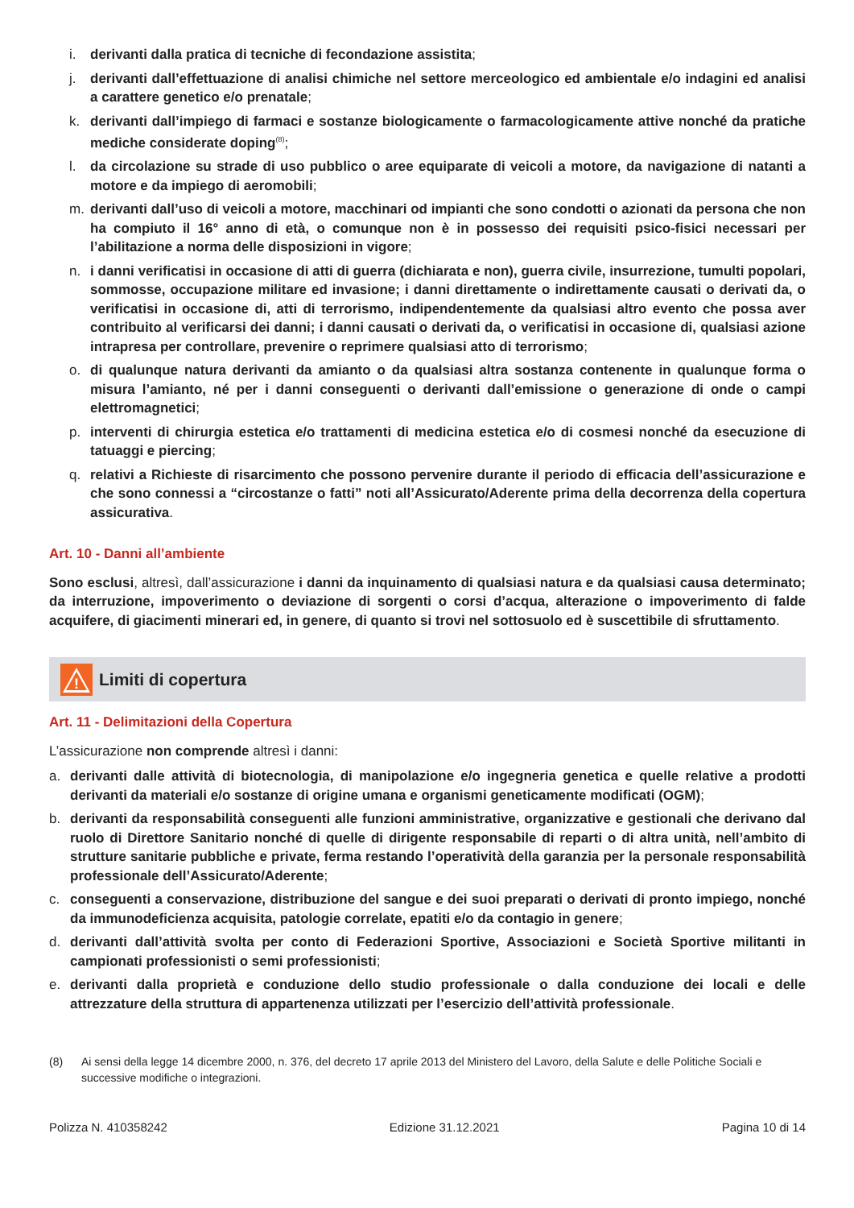i. derivanti dalla pratica di tecniche di fecondazione assistita;
j. derivanti dall’effettuazione di analisi chimiche nel settore merceologico ed ambientale e/o indagini ed analisi a carattere genetico e/o prenatale;
k. derivanti dall’impiego di farmaci e sostanze biologicamente o farmacologicamente attive nonché da pratiche mediche considerate doping<sup>(8)</sup>;
l. da circolazione su strade di uso pubblico o aree equiparate di veicoli a motore, da navigazione di natanti a motore e da impiego di aeromobili;
m. derivanti dall’uso di veicoli a motore, macchinari od impianti che sono condotti o azionati da persona che non ha compiuto il 16° anno di età, o comunque non è in possesso dei requisiti psico-fisici necessari per l’abilitazione a norma delle disposizioni in vigore;
n. i danni verificatisi in occasione di atti di guerra (dichiarata e non), guerra civile, insurrezione, tumulti popolari, sommosse, occupazione militare ed invasione; i danni direttamente o indirettamente causati o derivati da, o verificatisi in occasione di, atti di terrorismo, indipendentemente da qualsiasi altro evento che possa aver contribuito al verificarsi dei danni; i danni causati o derivati da, o verificatisi in occasione di, qualsiasi azione intrapresa per controllare, prevenire o reprimere qualsiasi atto di terrorismo;
o. di qualunque natura derivanti da amianto o da qualsiasi altra sostanza contenente in qualunque forma o misura l’amianto, né per i danni conseguenti o derivanti dall’emissione o generazione di onde o campi elettromagnetici;
p. interventi di chirurgia estetica e/o trattamenti di medicina estetica e/o di cosmesi nonché da esecuzione di tatuaggi e piercing;
q. relativi a Richieste di risarcimento che possono pervenire durante il periodo di efficacia dell’assicurazione e che sono connessi a “circostanze o fatti” noti all’Assicurato/Aderente prima della decorrenza della copertura assicurativa.
Art. 10 - Danni all’ambiente
Sono esclusi, altresì, dall’assicurazione i danni da inquinamento di qualsiasi natura e da qualsiasi causa determinato; da interruzione, impoverimento o deviazione di sorgenti o corsi d’acqua, alterazione o impoverimento di falde acquifere, di giacimenti minerari ed, in genere, di quanto si trovi nel sottosuolo ed è suscettibile di sfruttamento.
!
Limiti di copertura
Art. 11 - Delimitazioni della Copertura
L’assicurazione non comprende altresì i danni:
a. derivanti dalle attività di biotecnologia, di manipolazione e/o ingegneria genetica e quelle relative a prodotti derivanti da materiali e/o sostanze di origine umana e organismi geneticamente modificati (OGM);
b. derivanti da responsabilità conseguenti alle funzioni amministrative, organizzative e gestionali che derivano dal ruolo di Direttore Sanitario nonché di quelle di dirigente responsabile di reparti o di altra unità, nell’ambito di strutture sanitarie pubbliche e private, ferma restando l’operatività della garanzia per la personale responsabilità professionale dell’Assicurato/Aderente;
c. conseguenti a conservazione, distribuzione del sangue e dei suoi preparati o derivati di pronto impiego, nonché da immunodeficienza acquisita, patologie correlate, epatiti e/o da contagio in genere;
d. derivanti dall’attività svolta per conto di Federazioni Sportive, Associazioni e Società Sportive militanti in campionati professionisti o semi professionisti;
e. derivanti dalla proprietà e conduzione dello studio professionale o dalla conduzione dei locali e delle attrezzature della struttura di appartenenza utilizzati per l’esercizio dell’attività professionale.
(8) Ai sensi della legge 14 dicembre 2000, n. 376, del decreto 17 aprile 2013 del Ministero del Lavoro, della Salute e delle Politiche Sociali e successive modifiche o integrazioni.
Polizza N. 410358242 Edizione 31.12.2021 Pagina 10 di 14